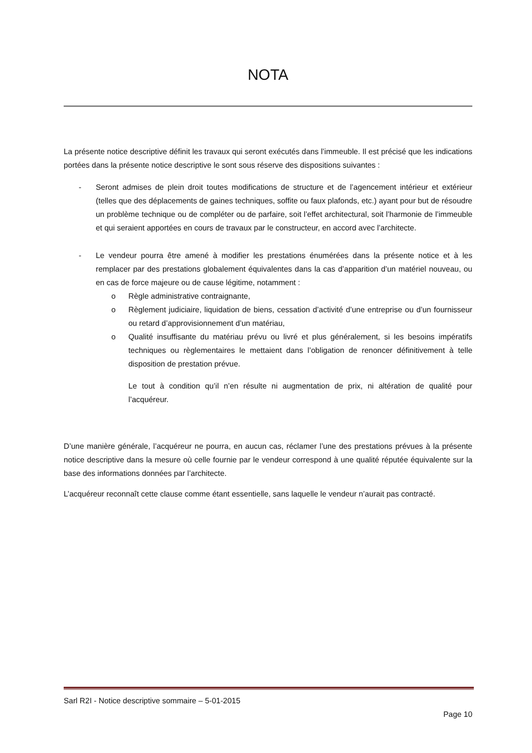NOTA
La présente notice descriptive définit les travaux qui seront exécutés dans l’immeuble. Il est précisé que les indications portées dans la présente notice descriptive le sont sous réserve des dispositions suivantes :
- Seront admises de plein droit toutes modifications de structure et de l’agencement intérieur et extérieur (telles que des déplacements de gaines techniques, soffite ou faux plafonds, etc.) ayant pour but de résoudre un problème technique ou de compléter ou de parfaire, soit l’effet architectural, soit l’harmonie de l’immeuble et qui seraient apportées en cours de travaux par le constructeur, en accord avec l’architecte.
- Le vendeur pourra être amené à modifier les prestations énumérées dans la présente notice et à les remplacer par des prestations globalement équivalentes dans la cas d’apparition d’un matériel nouveau, ou en cas de force majeure ou de cause légitime, notamment :
o Règle administrative contraignante,
o Règlement judiciaire, liquidation de biens, cessation d’activité d’une entreprise ou d’un fournisseur ou retard d’approvisionnement d’un matériau,
o Qualité insuffisante du matériau prévu ou livré et plus généralement, si les besoins impératifs techniques ou règlementaires le mettaient dans l’obligation de renoncer définitivement à telle disposition de prestation prévue.
Le tout à condition qu’il n’en résulte ni augmentation de prix, ni altération de qualité pour l’acquéreur.
D’une manière générale, l’acquéreur ne pourra, en aucun cas, réclamer l’une des prestations prévues à la présente notice descriptive dans la mesure où celle fournie par le vendeur correspond à une qualité réputée équivalente sur la base des informations données par l’architecte.
L’acquéreur reconnaît cette clause comme étant essentielle, sans laquelle le vendeur n’aurait pas contracté.
Sarl R2I - Notice descriptive sommaire – 5-01-2015
Page 10